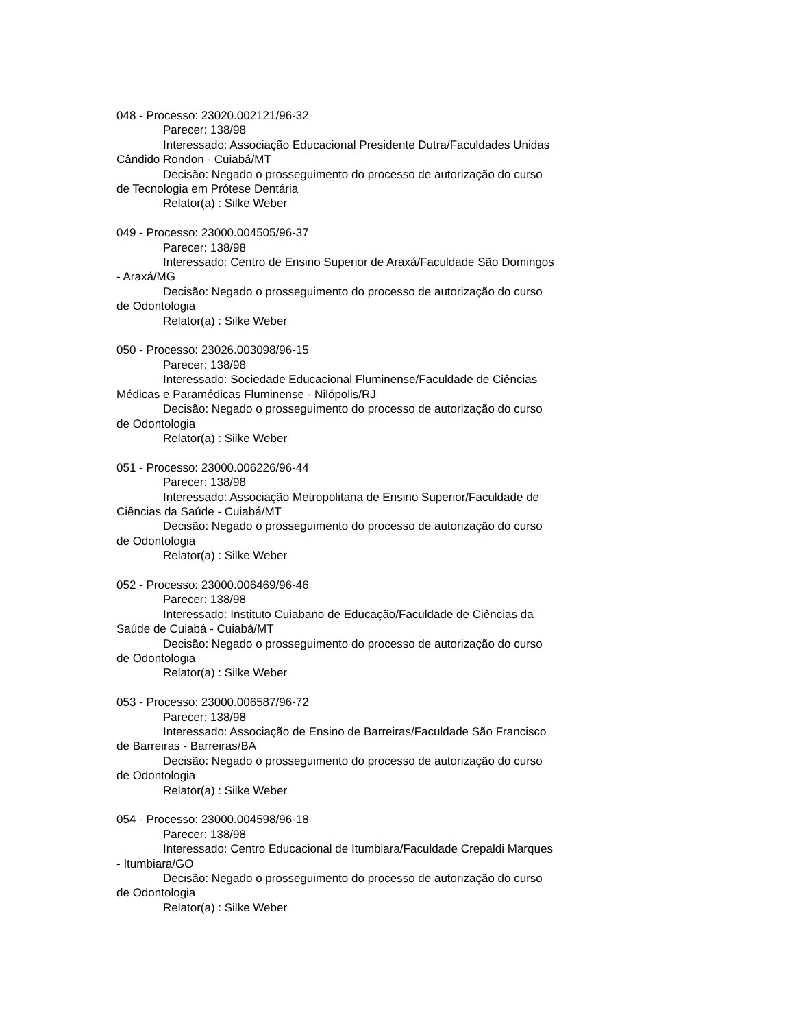048 - Processo: 23020.002121/96-32
Parecer: 138/98
Interessado: Associação Educacional Presidente Dutra/Faculdades Unidas Cândido Rondon - Cuiabá/MT
Decisão: Negado o prosseguimento do processo de autorização do curso de Tecnologia em Prótese Dentária
Relator(a) : Silke Weber
049 - Processo: 23000.004505/96-37
Parecer: 138/98
Interessado: Centro de Ensino Superior de Araxá/Faculdade São Domingos - Araxá/MG
Decisão: Negado o prosseguimento do processo de autorização do curso de Odontologia
Relator(a) : Silke Weber
050 - Processo: 23026.003098/96-15
Parecer: 138/98
Interessado: Sociedade Educacional Fluminense/Faculdade de Ciências Médicas e Paramédicas Fluminense - Nilópolis/RJ
Decisão: Negado o prosseguimento do processo de autorização do curso de Odontologia
Relator(a) : Silke Weber
051 - Processo: 23000.006226/96-44
Parecer: 138/98
Interessado: Associação Metropolitana de Ensino Superior/Faculdade de Ciências da Saúde - Cuiabá/MT
Decisão: Negado o prosseguimento do processo de autorização do curso de Odontologia
Relator(a) : Silke Weber
052 - Processo: 23000.006469/96-46
Parecer: 138/98
Interessado: Instituto Cuiabano de Educação/Faculdade de Ciências da Saúde de Cuiabá - Cuiabá/MT
Decisão: Negado o prosseguimento do processo de autorização do curso de Odontologia
Relator(a) : Silke Weber
053 - Processo: 23000.006587/96-72
Parecer: 138/98
Interessado: Associação de Ensino de Barreiras/Faculdade São Francisco de Barreiras - Barreiras/BA
Decisão: Negado o prosseguimento do processo de autorização do curso de Odontologia
Relator(a) : Silke Weber
054 - Processo: 23000.004598/96-18
Parecer: 138/98
Interessado: Centro Educacional de Itumbiara/Faculdade Crepaldi Marques - Itumbiara/GO
Decisão: Negado o prosseguimento do processo de autorização do curso de Odontologia
Relator(a) : Silke Weber